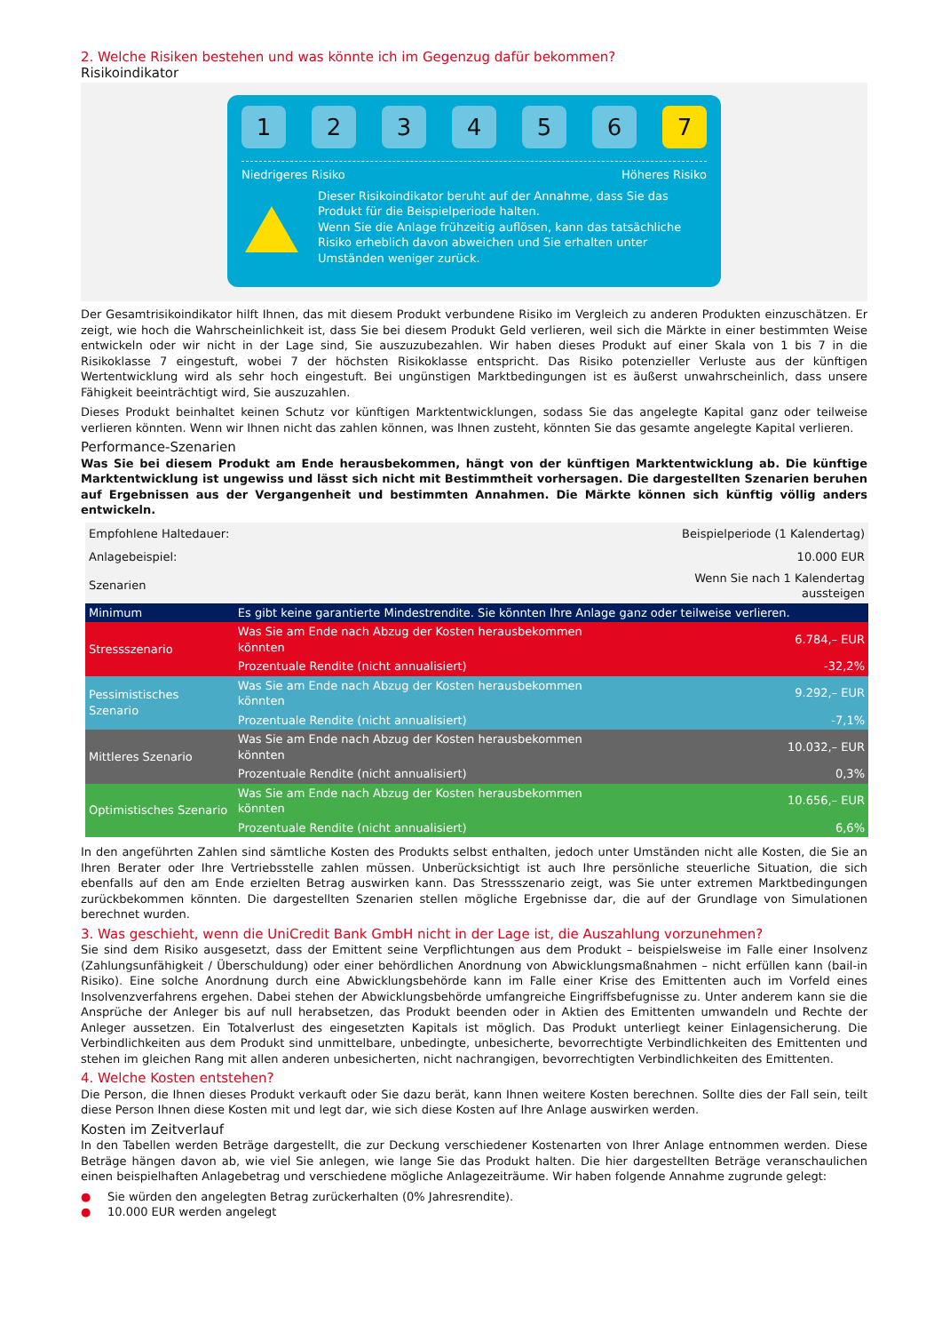2. Welche Risiken bestehen und was könnte ich im Gegenzug dafür bekommen?
Risikoindikator
1 2 3 4 5 6 7
Niedrigeres Risiko Höheres Risiko
Dieser Risikoindikator beruht auf der Annahme, dass Sie das Produkt für die Beispielperiode halten.
Wenn Sie die Anlage frühzeitig auflösen, kann das tatsächliche Risiko erheblich davon abweichen und Sie erhalten unter Umständen weniger zurück.
Der Gesamtrisikoindikator hilft Ihnen, das mit diesem Produkt verbundene Risiko im Vergleich zu anderen Produkten einzuschätzen. Er zeigt, wie hoch die Wahrscheinlichkeit ist, dass Sie bei diesem Produkt Geld verlieren, weil sich die Märkte in einer bestimmten Weise entwickeln oder wir nicht in der Lage sind, Sie auszuzubezahlen. Wir haben dieses Produkt auf einer Skala von 1 bis 7 in die Risikoklasse 7 eingestuft, wobei 7 der höchsten Risikoklasse entspricht. Das Risiko potenzieller Verluste aus der künftigen Wertentwicklung wird als sehr hoch eingestuft. Bei ungünstigen Marktbedingungen ist es äußerst unwahrscheinlich, dass unsere Fähigkeit beeinträchtigt wird, Sie auszuzahlen.
Dieses Produkt beinhaltet keinen Schutz vor künftigen Marktentwicklungen, sodass Sie das angelegte Kapital ganz oder teilweise verlieren könnten. Wenn wir Ihnen nicht das zahlen können, was Ihnen zusteht, könnten Sie das gesamte angelegte Kapital verlieren.
Performance-Szenarien
Was Sie bei diesem Produkt am Ende herausbekommen, hängt von der künftigen Marktentwicklung ab. Die künftige Marktentwicklung ist ungewiss und lässt sich nicht mit Bestimmtheit vorhersagen. Die dargestellten Szenarien beruhen auf Ergebnissen aus der Vergangenheit und bestimmten Annahmen. Die Märkte können sich künftig völlig anders entwickeln.
| Empfohlene Haltedauer: | | Beispielperiode (1 Kalendertag) |
| Anlagebeispiel: | | 10.000 EUR |
| Szenarien | | Wenn Sie nach 1 Kalendertag aussteigen |
| Minimum | Es gibt keine garantierte Mindestrendite. Sie könnten Ihre Anlage ganz oder teilweise verlieren. | |
| Stressszenario | Was Sie am Ende nach Abzug der Kosten herausbekommen könnten | 6.784,– EUR |
| | Prozentuale Rendite (nicht annualisiert) | -32,2% |
| Pessimistisches Szenario | Was Sie am Ende nach Abzug der Kosten herausbekommen könnten | 9.292,– EUR |
| | Prozentuale Rendite (nicht annualisiert) | -7,1% |
| Mittleres Szenario | Was Sie am Ende nach Abzug der Kosten herausbekommen könnten | 10.032,– EUR |
| | Prozentuale Rendite (nicht annualisiert) | 0,3% |
| Optimistisches Szenario | Was Sie am Ende nach Abzug der Kosten herausbekommen könnten | 10.656,– EUR |
| | Prozentuale Rendite (nicht annualisiert) | 6,6% |
In den angeführten Zahlen sind sämtliche Kosten des Produkts selbst enthalten, jedoch unter Umständen nicht alle Kosten, die Sie an Ihren Berater oder Ihre Vertriebsstelle zahlen müssen. Unberücksichtigt ist auch Ihre persönliche steuerliche Situation, die sich ebenfalls auf den am Ende erzielten Betrag auswirken kann. Das Stressszenario zeigt, was Sie unter extremen Marktbedingungen zurückbekommen könnten. Die dargestellten Szenarien stellen mögliche Ergebnisse dar, die auf der Grundlage von Simulationen berechnet wurden.
3. Was geschieht, wenn die UniCredit Bank GmbH nicht in der Lage ist, die Auszahlung vorzunehmen?
Sie sind dem Risiko ausgesetzt, dass der Emittent seine Verpflichtungen aus dem Produkt – beispielsweise im Falle einer Insolvenz (Zahlungsunfähigkeit / Überschuldung) oder einer behördlichen Anordnung von Abwicklungsmaßnahmen – nicht erfüllen kann (bail-in Risiko). Eine solche Anordnung durch eine Abwicklungsbehörde kann im Falle einer Krise des Emittenten auch im Vorfeld eines Insolvenzverfahrens ergehen. Dabei stehen der Abwicklungsbehörde umfangreiche Eingriffsbefugnisse zu. Unter anderem kann sie die Ansprüche der Anleger bis auf null herabsetzen, das Produkt beenden oder in Aktien des Emittenten umwandeln und Rechte der Anleger aussetzen. Ein Totalverlust des eingesetzten Kapitals ist möglich. Das Produkt unterliegt keiner Einlagensicherung. Die Verbindlichkeiten aus dem Produkt sind unmittelbare, unbedingte, unbesicherte, bevorrechtigte Verbindlichkeiten des Emittenten und stehen im gleichen Rang mit allen anderen unbesicherten, nicht nachrangigen, bevorrechtigten Verbindlichkeiten des Emittenten.
4. Welche Kosten entstehen?
Die Person, die Ihnen dieses Produkt verkauft oder Sie dazu berät, kann Ihnen weitere Kosten berechnen. Sollte dies der Fall sein, teilt diese Person Ihnen diese Kosten mit und legt dar, wie sich diese Kosten auf Ihre Anlage auswirken werden.
Kosten im Zeitverlauf
In den Tabellen werden Beträge dargestellt, die zur Deckung verschiedener Kostenarten von Ihrer Anlage entnommen werden. Diese Beträge hängen davon ab, wie viel Sie anlegen, wie lange Sie das Produkt halten. Die hier dargestellten Beträge veranschaulichen einen beispielhaften Anlagebetrag und verschiedene mögliche Anlagezeiträume. Wir haben folgende Annahme zugrunde gelegt:
● Sie würden den angelegten Betrag zurückerhalten (0% Jahresrendite).
● 10.000 EUR werden angelegt